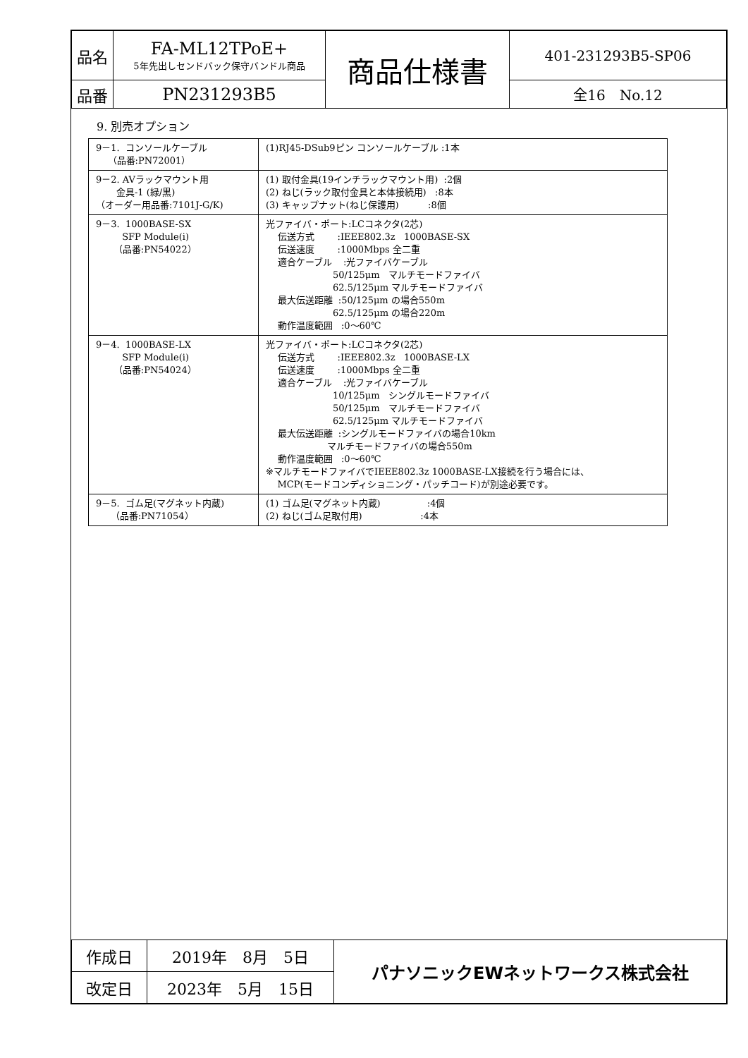| 品名 | FA-ML12TPoE+ 5年先出しセンドバック保守バンドル商品 | 商品仕様書 | 401-231293B5-SP06 |
| 品番 | PN231293B5 | | 全16 No.12 |
9. 別売オプション
| 9－1. コンソールケーブル （品番:PN72001） | (1)RJ45-DSub9ピン コンソールケーブル :1本 |
| 9－2. AVラックマウント用 金具-1 (緑/黒) （オーダー用品番:7101J-G/K) | (1) 取付金具(19インチラックマウント用) :2個 (2) ねじ(ラック取付金具と本体接続用) :8本 (3) キャップナット(ねじ保護用) :8個 |
| 9－3. 1000BASE-SX SFP Module(i) （品番:PN54022） | 光ファイバ・ポート:LCコネクタ(2芯) 伝送方式 :IEEE802.3z 1000BASE-SX 伝送速度 :1000Mbps 全二重 適合ケーブル :光ファイバケーブル 50/125μm マルチモードファイバ 62.5/125μm マルチモードファイバ 最大伝送距離 :50/125μm の場合550m 62.5/125μm の場合220m 動作温度範囲 :0～60℃ |
| 9－4. 1000BASE-LX SFP Module(i) （品番:PN54024） | 光ファイバ・ポート:LCコネクタ(2芯) 伝送方式 :IEEE802.3z 1000BASE-LX 伝送速度 :1000Mbps 全二重 適合ケーブル :光ファイバケーブル 10/125μm シングルモードファイバ 50/125μm マルチモードファイバ 62.5/125μm マルチモードファイバ 最大伝送距離 :シングルモードファイバの場合10km マルチモードファイバの場合550m 動作温度範囲 :0～60℃ ※マルチモードファイバでIEEE802.3z 1000BASE-LX接続を行う場合には、 MCP(モードコンディショニング・パッチコード)が別途必要です。 |
| 9－5. ゴム足(マグネット内蔵) （品番:PN71054） | (1) ゴム足(マグネット内蔵) :4個 (2) ねじ(ゴム足取付用) :4本 |
| 作成日 | 2019年 8月 5日 | パナソニックEWネットワークス株式会社 |
| 改定日 | 2023年 5月 15日 | |